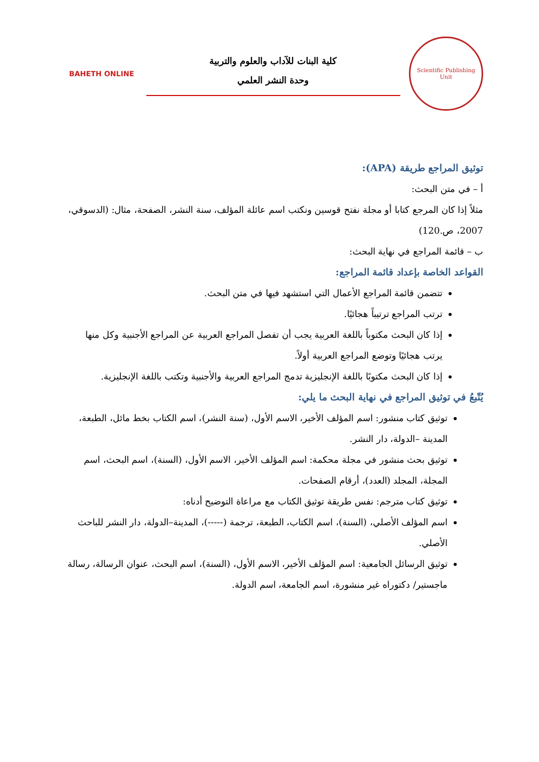Scientific Publishing Unit
كلية البنات للآداب والعلوم والتربية
وحدة النشر العلمي
BAHETH ONLINE
توثيق المراجع طريقة (APA):
أ – في متن البحث:
مثلاً إذا كان المرجع كتابا أو مجلة نفتح قوسين ونكتب اسم عائلة المؤلف، سنة النشر، الصفحة، مثال: (الدسوقي، 2007، ص.120)
ب – قائمة المراجع في نهاية البحث:
القواعد الخاصة بإعداد قائمة المراجع:
تتضمن قائمة المراجع الأعمال التي استشهد فيها في متن البحث.
ترتب المراجع ترتيباً هجائيًا.
إذا كان البحث مكتوباً باللغة العربية يجب أن تفصل المراجع العربية عن المراجع الأجنبية وكل منها يرتب هجائيًا وتوضع المراجع العربية أولاً.
إذا كان البحث مكتوبًا باللغة الإنجليزية تدمج المراجع العربية والأجنبية وتكتب باللغة الإنجليزية.
يُتّبعُ في توثيق المراجع في نهاية البحث ما يلي:
توثيق كتاب منشور: اسم المؤلف الأخير، الاسم الأول، (سنة النشر)، اسم الكتاب بخط مائل، الطبعة، المدينة –الدولة، دار النشر.
توثيق بحث منشور في مجلة محكمة: اسم المؤلف الأخير، الاسم الأول، (السنة)، اسم البحث، اسم المجلة، المجلد (العدد)، أرقام الصفحات.
توثيق كتاب مترجم: نفس طريقة توثيق الكتاب مع مراعاة التوضيح أدناه:
اسم المؤلف الأصلي، (السنة)، اسم الكتاب، الطبعة، ترجمة (-----)، المدينة–الدولة، دار النشر للباحث الأصلي.
توثيق الرسائل الجامعية: اسم المؤلف الأخير، الاسم الأول، (السنة)، اسم البحث، عنوان الرسالة، رسالة ماجستير/ دكتوراه غير منشورة، اسم الجامعة، اسم الدولة.